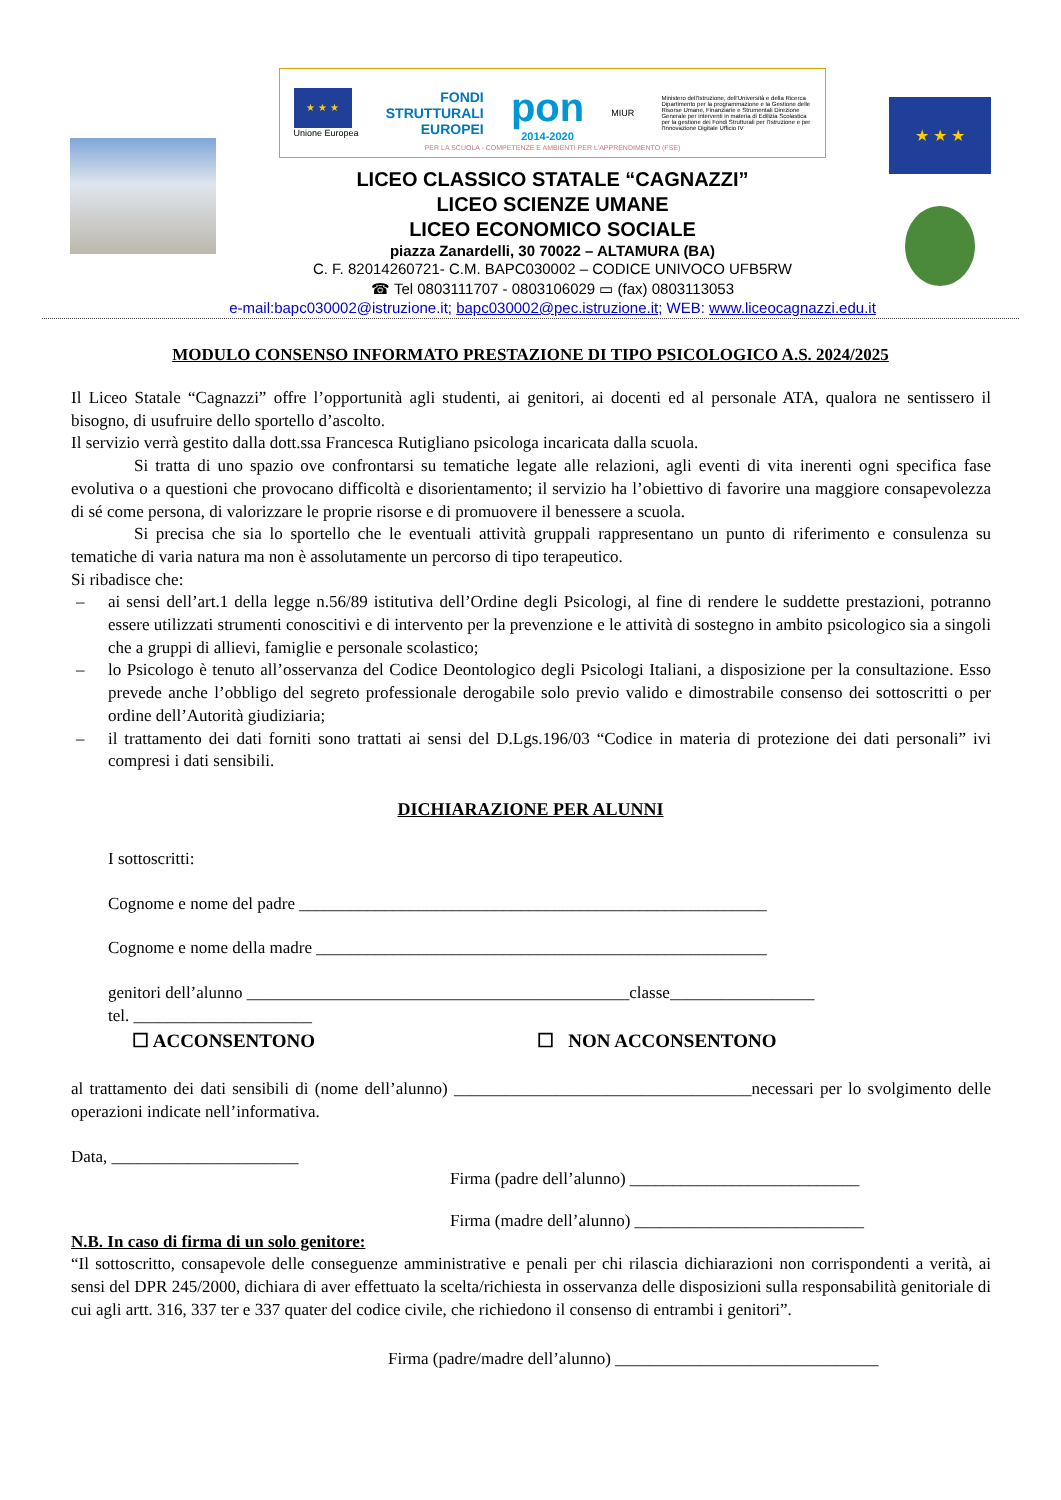foto
★ ★ ★
Unione Europea
FONDI
STRUTTURALI
EUROPEI
pon
2014-2020
MIUR
Ministero dell'Istruzione, dell'Università e della Ricerca Dipartimento per la programmazione e la Gestione delle Risorse Umane, Finanziarie e Strumentali Direzione Generale per interventi in materia di Edilizia Scolastica per la gestione dei Fondi Strutturali per l'Istruzione e per l'Innovazione Digitale Ufficio IV
PER LA SCUOLA - COMPETENZE E AMBIENTI PER L'APPRENDIMENTO (FSE)
LICEO CLASSICO STATALE “CAGNAZZI”
LICEO SCIENZE UMANE
LICEO ECONOMICO SOCIALE
piazza Zanardelli, 30 70022 – ALTAMURA (BA)
C. F. 82014260721- C.M. BAPC030002 – CODICE UNIVOCO UFB5RW
☎ Tel 0803111707 - 0803106029 ▭ (fax) 0803113053
e-mail:bapc030002@istruzione.it; bapc030002@pec.istruzione.it; WEB: www.liceocagnazzi.edu.it
★ ★ ★
MODULO CONSENSO INFORMATO PRESTAZIONE DI TIPO PSICOLOGICO A.S. 2024/2025
Il Liceo Statale “Cagnazzi” offre l’opportunità agli studenti, ai genitori, ai docenti ed al personale ATA, qualora ne sentissero il bisogno, di usufruire dello sportello d’ascolto.
Il servizio verrà gestito dalla dott.ssa Francesca Rutigliano psicologa incaricata dalla scuola.
Si tratta di uno spazio ove confrontarsi su tematiche legate alle relazioni, agli eventi di vita inerenti ogni specifica fase evolutiva o a questioni che provocano difficoltà e disorientamento; il servizio ha l’obiettivo di favorire una maggiore consapevolezza di sé come persona, di valorizzare le proprie risorse e di promuovere il benessere a scuola.
Si precisa che sia lo sportello che le eventuali attività gruppali rappresentano un punto di riferimento e consulenza su tematiche di varia natura ma non è assolutamente un percorso di tipo terapeutico.
Si ribadisce che:
– ai sensi dell’art.1 della legge n.56/89 istitutiva dell’Ordine degli Psicologi, al fine di rendere le suddette prestazioni, potranno essere utilizzati strumenti conoscitivi e di intervento per la prevenzione e le attività di sostegno in ambito psicologico sia a singoli che a gruppi di allievi, famiglie e personale scolastico;
– lo Psicologo è tenuto all’osservanza del Codice Deontologico degli Psicologi Italiani, a disposizione per la consultazione. Esso prevede anche l’obbligo del segreto professionale derogabile solo previo valido e dimostrabile consenso dei sottoscritti o per ordine dell’Autorità giudiziaria;
– il trattamento dei dati forniti sono trattati ai sensi del D.Lgs.196/03 “Codice in materia di protezione dei dati personali” ivi compresi i dati sensibili.
DICHIARAZIONE PER ALUNNI
I sottoscritti:
Cognome e nome del padre _______________________________________________________
Cognome e nome della madre _____________________________________________________
genitori dell’alunno _____________________________________________classe_________________
tel. _____________________
☐ ACCONSENTONO ☐ NON ACCONSENTONO
al trattamento dei dati sensibili di (nome dell’alunno) ___________________________________necessari per lo svolgimento delle operazioni indicate nell’informativa.
Data, ______________________
Firma (padre dell’alunno) ___________________________
Firma (madre dell’alunno) ___________________________
N.B. In caso di firma di un solo genitore:
“Il sottoscritto, consapevole delle conseguenze amministrative e penali per chi rilascia dichiarazioni non corrispondenti a verità, ai sensi del DPR 245/2000, dichiara di aver effettuato la scelta/richiesta in osservanza delle disposizioni sulla responsabilità genitoriale di cui agli artt. 316, 337 ter e 337 quater del codice civile, che richiedono il consenso di entrambi i genitori”.
Firma (padre/madre dell’alunno) _______________________________